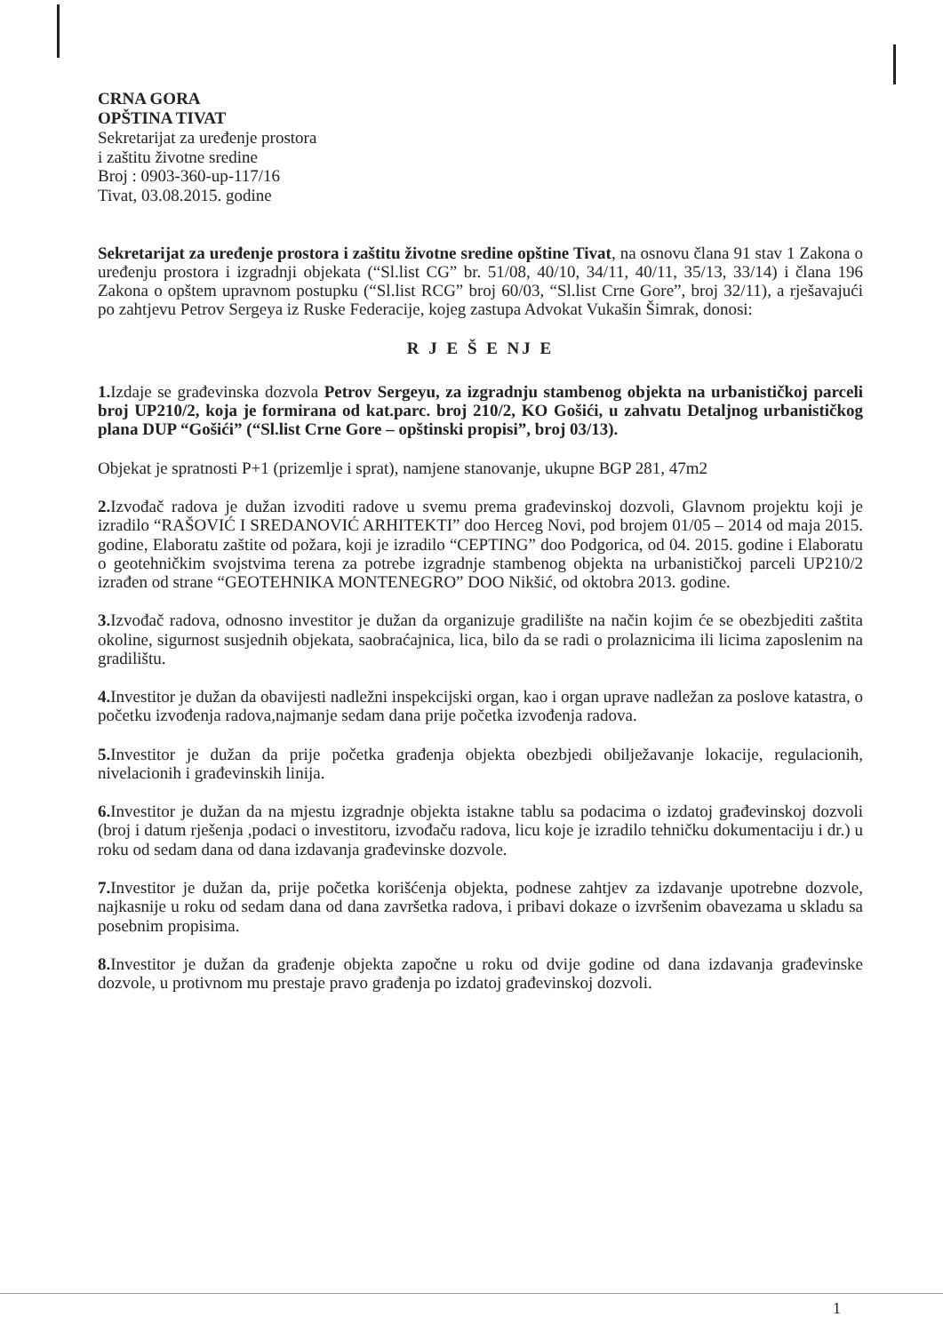CRNA GORA
OPŠTINA TIVAT
Sekretarijat za uređenje prostora
i zaštitu životne sredine
Broj : 0903-360-up-117/16
Tivat, 03.08.2015. godine
Sekretarijat za uređenje prostora i zaštitu životne sredine opštine Tivat, na osnovu člana 91 stav 1 Zakona o uređenju prostora i izgradnji objekata (“Sl.list CG” br. 51/08, 40/10, 34/11, 40/11, 35/13, 33/14) i člana 196 Zakona o opštem upravnom postupku (“Sl.list RCG” broj 60/03, “Sl.list Crne Gore”, broj 32/11), a rješavajući po zahtjevu Petrov Sergeya iz Ruske Federacije, kojeg zastupa Advokat Vukašin Šimrak, donosi:
R J E Š E NJ E
1. Izdaje se građevinska dozvola Petrov Sergeyu, za izgradnju stambenog objekta na urbanističkoj parceli broj UP210/2, koja je formirana od kat.parc. broj 210/2, KO Gošići, u zahvatu Detaljnog urbanističkog plana DUP “Gošići” (“Sl.list Crne Gore – opštinski propisi”, broj 03/13).
Objekat je spratnosti P+1 (prizemlje i sprat), namjene stanovanje, ukupne BGP 281, 47m2
2. Izvođač radova je dužan izvoditi radove u svemu prema građevinskoj dozvoli, Glavnom projektu koji je izradilo “RAŠOVIĆ I SREDANOVIĆ ARHITEKTI” doo Herceg Novi, pod brojem 01/05 – 2014 od maja 2015. godine, Elaboratu zaštite od požara, koji je izradilo “CEPTING” doo Podgorica, od 04. 2015. godine i Elaboratu o geotehničkim svojstvima terena za potrebe izgradnje stambenog objekta na urbanističkoj parceli UP210/2 izrađen od strane “GEOTEHNIKA MONTENEGRO” DOO Nikšić, od oktobra 2013. godine.
3. Izvođač radova, odnosno investitor je dužan da organizuje gradilište na način kojim će se obezbjediti zaštita okoline, sigurnost susjednih objekata, saobraćajnica, lica, bilo da se radi o prolaznicima ili licima zaposlenim na gradilištu.
4. Investitor je dužan da obavijesti nadležni inspekcijski organ, kao i organ uprave nadležan za poslove katastra, o početku izvođenja radova,najmanje sedam dana prije početka izvođenja radova.
5. Investitor je dužan da prije početka građenja objekta obezbjedi obilježavanje lokacije, regulacionih, nivelacionih i građevinskih linija.
6. Investitor je dužan da na mjestu izgradnje objekta istakne tablu sa podacima o izdatoj građevinskoj dozvoli (broj i datum rješenja ,podaci o investitoru, izvođaču radova, licu koje je izradilo tehničku dokumentaciju i dr.) u roku od sedam dana od dana izdavanja građevinske dozvole.
7. Investitor je dužan da, prije početka korišćenja objekta, podnese zahtjev za izdavanje upotrebne dozvole, najkasnije u roku od sedam dana od dana završetka radova, i pribavi dokaze o izvršenim obavezama u skladu sa posebnim propisima.
8. Investitor je dužan da građenje objekta započne u roku od dvije godine od dana izdavanja građevinske dozvole, u protivnom mu prestaje pravo građenja po izdatoj građevinskoj dozvoli.
1